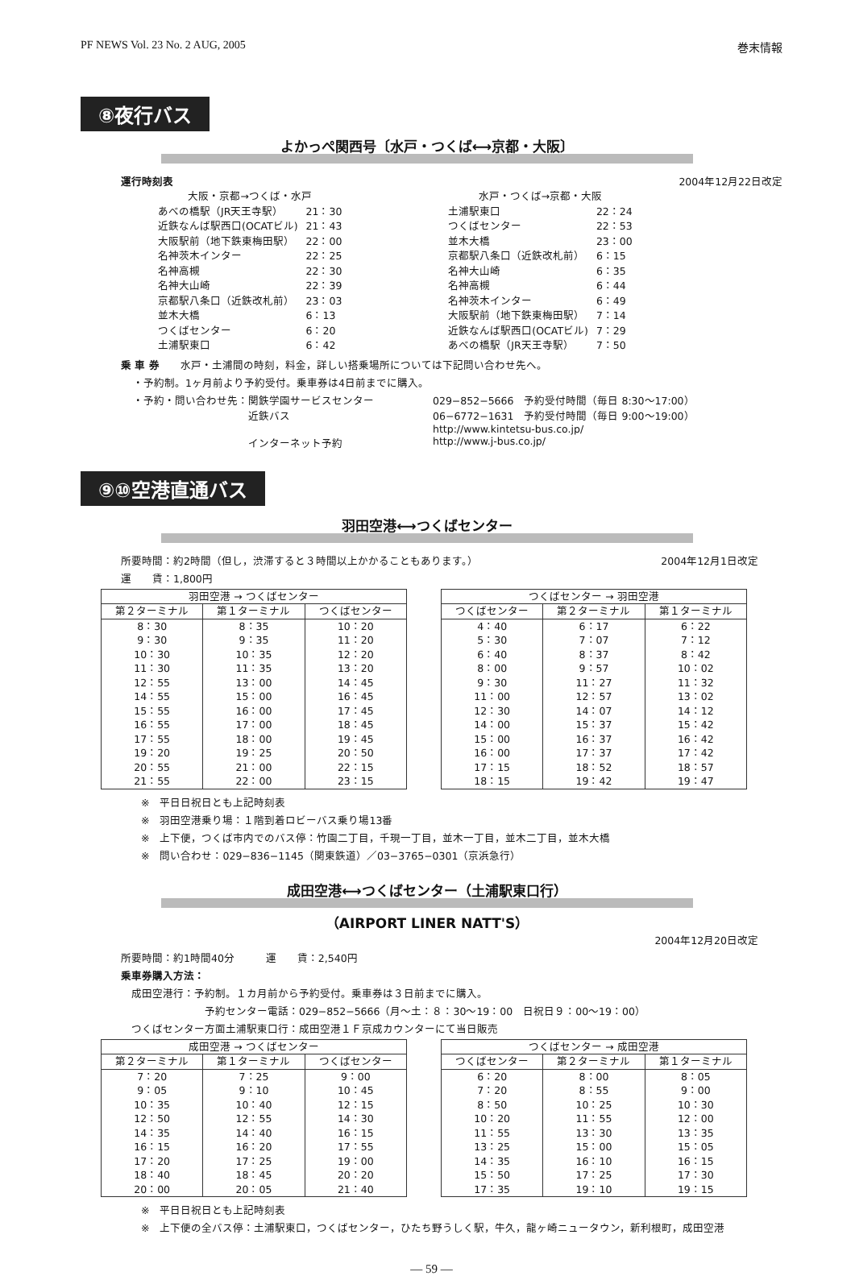PF NEWS Vol. 23 No. 2 AUG, 2005 巻末情報
⑧夜行バス
よかっぺ関西号〔水戸・つくば⟷京都・大阪〕
運行時刻表 2004年12月22日改定
| 大阪・京都→つくば・水戸 | |
| あべの橋駅（JR天王寺駅） | 21：30 |
| 近鉄なんば駅西口(OCATビル) | 21：43 |
| 大阪駅前（地下鉄東梅田駅） | 22：00 |
| 名神茨木インター | 22：25 |
| 名神高槻 | 22：30 |
| 名神大山崎 | 22：39 |
| 京都駅八条口（近鉄改札前） | 23：03 |
| 並木大橋 | 6：13 |
| つくばセンター | 6：20 |
| 土浦駅東口 | 6：42 |
| 水戸・つくば→京都・大阪 | |
| 土浦駅東口 | 22：24 |
| つくばセンター | 22：53 |
| 並木大橋 | 23：00 |
| 京都駅八条口（近鉄改札前） | 6：15 |
| 名神大山崎 | 6：35 |
| 名神高槻 | 6：44 |
| 名神茨木インター | 6：49 |
| 大阪駅前（地下鉄東梅田駅） | 7：14 |
| 近鉄なんば駅西口(OCATビル) | 7：29 |
| あべの橋駅（JR天王寺駅） | 7：50 |
乗 車 券　　水戸・土浦間の時刻，料金，詳しい搭乗場所については下記問い合わせ先へ。
・予約制。1ヶ月前より予約受付。乗車券は4日前までに購入。
・予約・問い合わせ先：関鉄学園サービスセンター
　　　　　　　　　　　近鉄バス
　　　　　　　　　　　インターネット予約
029−852−5666　予約受付時間（毎日 8:30〜17:00）
06−6772−1631　予約受付時間（毎日 9:00〜19:00）
http://www.kintetsu-bus.co.jp/
http://www.j-bus.co.jp/
⑨⑩空港直通バス
羽田空港⟷つくばセンター
所要時間：約2時間（但し，渋滞すると３時間以上かかることもあります。） 2004年12月1日改定
運　　賃：1,800円
| 羽田空港 → つくばセンター | | |
| --- | --- | --- |
| 第２ターミナル | 第１ターミナル | つくばセンター |
| 8：30 | 8：35 | 10：20 |
| 9：30 | 9：35 | 11：20 |
| 10：30 | 10：35 | 12：20 |
| 11：30 | 11：35 | 13：20 |
| 12：55 | 13：00 | 14：45 |
| 14：55 | 15：00 | 16：45 |
| 15：55 | 16：00 | 17：45 |
| 16：55 | 17：00 | 18：45 |
| 17：55 | 18：00 | 19：45 |
| 19：20 | 19：25 | 20：50 |
| 20：55 | 21：00 | 22：15 |
| 21：55 | 22：00 | 23：15 |
| つくばセンター → 羽田空港 | | |
| --- | --- | --- |
| つくばセンター | 第２ターミナル | 第１ターミナル |
| 4：40 | 6：17 | 6：22 |
| 5：30 | 7：07 | 7：12 |
| 6：40 | 8：37 | 8：42 |
| 8：00 | 9：57 | 10：02 |
| 9：30 | 11：27 | 11：32 |
| 11：00 | 12：57 | 13：02 |
| 12：30 | 14：07 | 14：12 |
| 14：00 | 15：37 | 15：42 |
| 15：00 | 16：37 | 16：42 |
| 16：00 | 17：37 | 17：42 |
| 17：15 | 18：52 | 18：57 |
| 18：15 | 19：42 | 19：47 |
※　平日日祝日とも上記時刻表
※　羽田空港乗り場：１階到着ロビーバス乗り場13番
※　上下便，つくば市内でのバス停：竹園二丁目，千現一丁目，並木一丁目，並木二丁目，並木大橋
※　問い合わせ：029−836−1145（関東鉄道）／03−3765−0301（京浜急行）
成田空港⟷つくばセンター（土浦駅東口行）
（AIRPORT LINER NATT'S）
2004年12月20日改定
所要時間：約1時間40分　　　運　　賃：2,540円
乗車券購入方法：
　成田空港行：予約制。１カ月前から予約受付。乗車券は３日前までに購入。
　　　　　　　　予約センター電話：029−852−5666（月〜土：８：30〜19：00　日祝日９：00〜19：00）
　つくばセンター方面土浦駅東口行：成田空港１Ｆ京成カウンターにて当日販売
| 成田空港 → つくばセンター | | |
| --- | --- | --- |
| 第２ターミナル | 第１ターミナル | つくばセンター |
| 7：20 | 7：25 | 9：00 |
| 9：05 | 9：10 | 10：45 |
| 10：35 | 10：40 | 12：15 |
| 12：50 | 12：55 | 14：30 |
| 14：35 | 14：40 | 16：15 |
| 16：15 | 16：20 | 17：55 |
| 17：20 | 17：25 | 19：00 |
| 18：40 | 18：45 | 20：20 |
| 20：00 | 20：05 | 21：40 |
| つくばセンター → 成田空港 | | |
| --- | --- | --- |
| つくばセンター | 第２ターミナル | 第１ターミナル |
| 6：20 | 8：00 | 8：05 |
| 7：20 | 8：55 | 9：00 |
| 8：50 | 10：25 | 10：30 |
| 10：20 | 11：55 | 12：00 |
| 11：55 | 13：30 | 13：35 |
| 13：25 | 15：00 | 15：05 |
| 14：35 | 16：10 | 16：15 |
| 15：50 | 17：25 | 17：30 |
| 17：35 | 19：10 | 19：15 |
※　平日日祝日とも上記時刻表
※　上下便の全バス停：土浦駅東口，つくばセンター，ひたち野うしく駅，牛久，龍ヶ崎ニュータウン，新利根町，成田空港
— 59 —